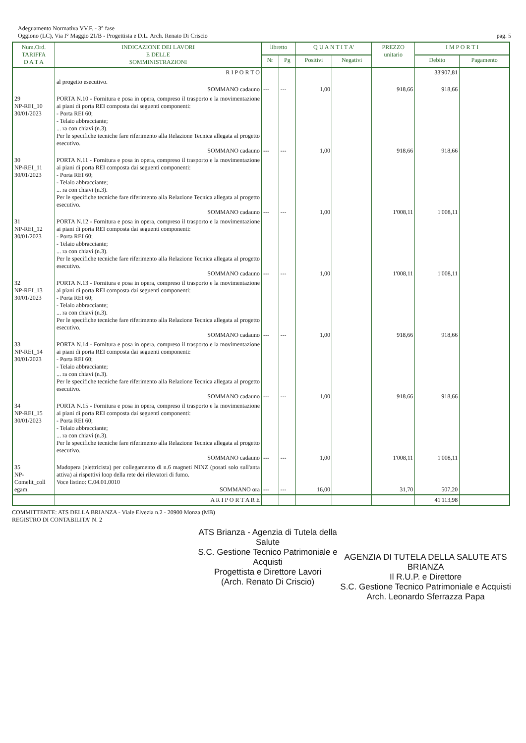Adeguamento Normativa VV.F. - 3° fase
Oggiono (LC), Via I° Maggio 21/B - Progettista e D.L. Arch. Renato Di Criscio
pag. 5
| Num.Ord. TARIFFA D A T A | INDICAZIONE DEI LAVORI E DELLE SOMMINISTRAZIONI | libretto | | Q U A N T I T A' | | PREZZO unitario | I M P O R T I | |
| --- | --- | --- | --- | --- | --- | --- | --- | --- |
| | | Nr | Pg | Positivi | Negativi | | Debito | Pagamento |
| | R I P O R T O | | | | | | 33'907,81 | |
| | al progetto esecutivo. SOMMANO cadauno | --- | --- | 1,00 | | 918,66 | 918,66 | |
| 29 NP-REI_10 30/01/2023 | PORTA N.10 - Fornitura e posa in opera, compreso il trasporto e la movimentazione ai piani di porta REI composta dai seguenti componenti: - Porta REI 60; - Telaio abbracciante; ... ra con chiavi (n.3). Per le specifiche tecniche fare riferimento alla Relazione Tecnica allegata al progetto esecutivo. SOMMANO cadauno | --- | --- | 1,00 | | 918,66 | 918,66 | |
| 30 NP-REI_11 30/01/2023 | PORTA N.11 - Fornitura e posa in opera, compreso il trasporto e la movimentazione ai piani di porta REI composta dai seguenti componenti: - Porta REI 60; - Telaio abbracciante; ... ra con chiavi (n.3). Per le specifiche tecniche fare riferimento alla Relazione Tecnica allegata al progetto esecutivo. SOMMANO cadauno | --- | --- | 1,00 | | 1'008,11 | 1'008,11 | |
| 31 NP-REI_12 30/01/2023 | PORTA N.12 - Fornitura e posa in opera, compreso il trasporto e la movimentazione ai piani di porta REI composta dai seguenti componenti: - Porta REI 60; - Telaio abbracciante; ... ra con chiavi (n.3). Per le specifiche tecniche fare riferimento alla Relazione Tecnica allegata al progetto esecutivo. SOMMANO cadauno | --- | --- | 1,00 | | 1'008,11 | 1'008,11 | |
| 32 NP-REI_13 30/01/2023 | PORTA N.13 - Fornitura e posa in opera, compreso il trasporto e la movimentazione ai piani di porta REI composta dai seguenti componenti: - Porta REI 60; - Telaio abbracciante; ... ra con chiavi (n.3). Per le specifiche tecniche fare riferimento alla Relazione Tecnica allegata al progetto esecutivo. SOMMANO cadauno | --- | --- | 1,00 | | 918,66 | 918,66 | |
| 33 NP-REI_14 30/01/2023 | PORTA N.14 - Fornitura e posa in opera, compreso il trasporto e la movimentazione ai piani di porta REI composta dai seguenti componenti: - Porta REI 60; - Telaio abbracciante; ... ra con chiavi (n.3). Per le specifiche tecniche fare riferimento alla Relazione Tecnica allegata al progetto esecutivo. SOMMANO cadauno | --- | --- | 1,00 | | 918,66 | 918,66 | |
| 34 NP-REI_15 30/01/2023 | PORTA N.15 - Fornitura e posa in opera, compreso il trasporto e la movimentazione ai piani di porta REI composta dai seguenti componenti: - Porta REI 60; - Telaio abbracciante; ... ra con chiavi (n.3). Per le specifiche tecniche fare riferimento alla Relazione Tecnica allegata al progetto esecutivo. SOMMANO cadauno | --- | --- | 1,00 | | 1'008,11 | 1'008,11 | |
| 35 NP- Comelit_coll egam. | Madopera (elettricista) per collegamento di n.6 magneti NINZ (posati solo sull'anta attiva) ai rispettivi loop della rete dei rilevatori di fumo. Voce listino: C.04.01.0010 SOMMANO ora | --- | --- | 16,00 | | 31,70 | 507,20 | |
| | A R I P O R T A R E | | | | | | 41'113,98 | |
COMMITTENTE: ATS DELLA BRIANZA - Viale Elvezia n.2 - 20900 Monza (MB)
REGISTRO DI CONTABILITA' N. 2
ATS Brianza - Agenzia di Tutela della Salute
S.C. Gestione Tecnico Patrimoniale e Acquisti
Progettista e Direttore Lavori
(Arch. Renato Di Criscio)
AGENZIA DI TUTELA DELLA SALUTE ATS BRIANZA
Il R.U.P. e Direttore
S.C. Gestione Tecnico Patrimoniale e Acquisti
Arch. Leonardo Sferrazza Papa